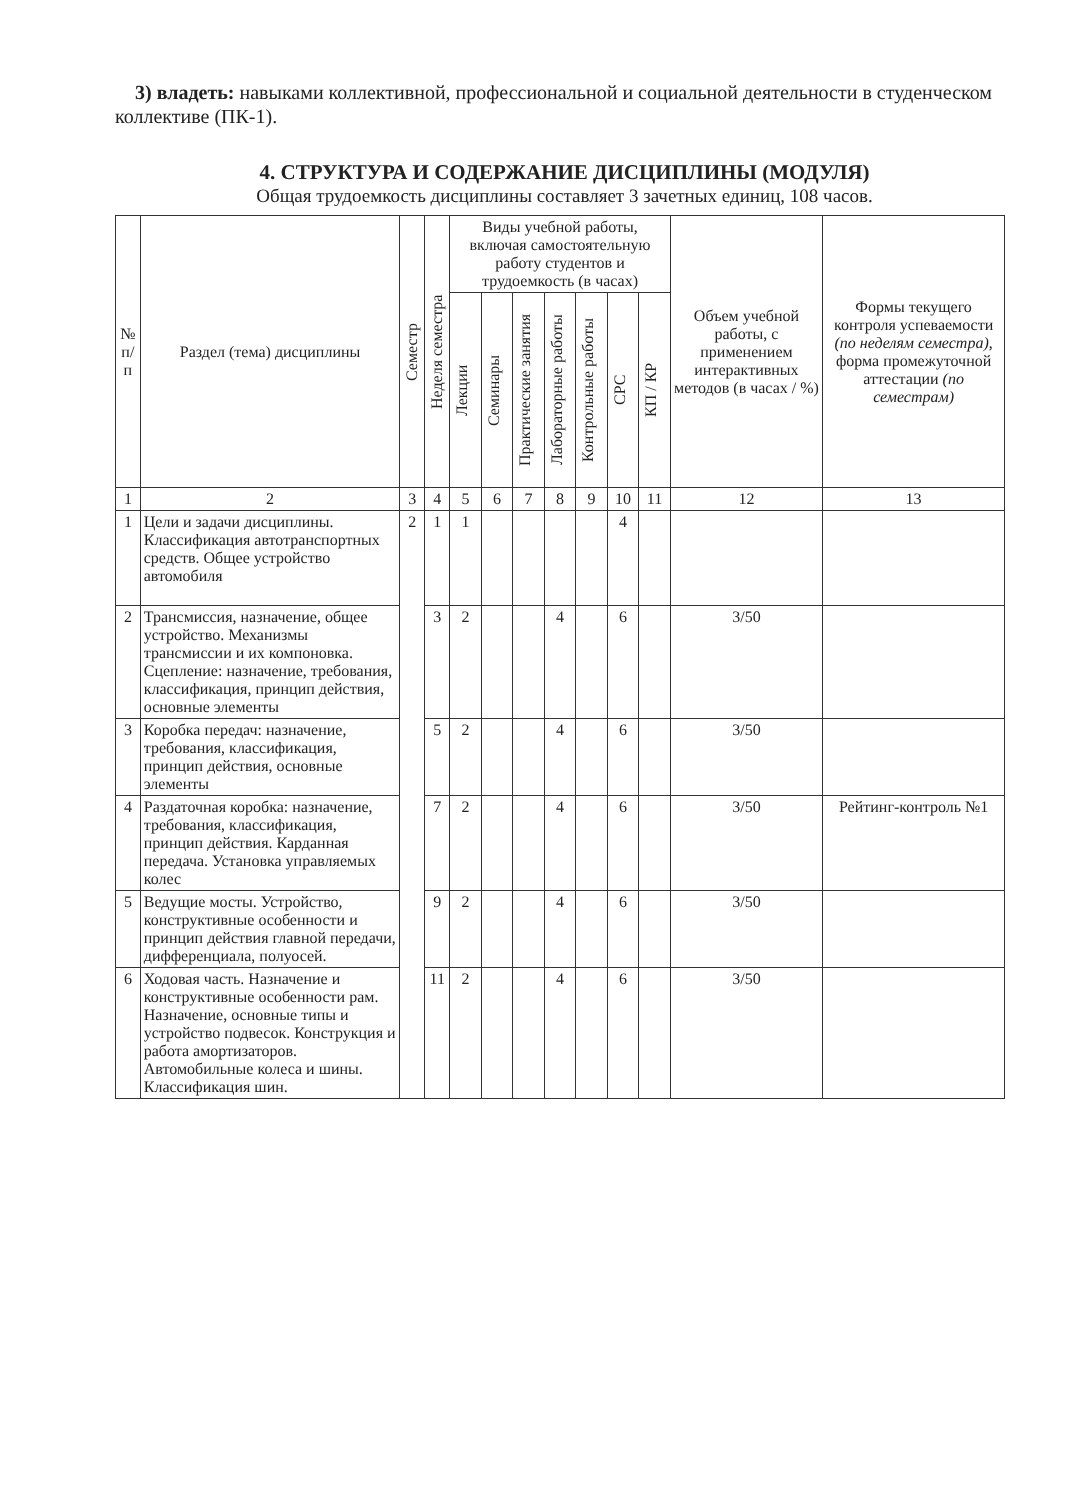3) владеть: навыками коллективной, профессиональной и социальной деятельности в студенческом коллективе (ПК-1).
4. СТРУКТУРА И СОДЕРЖАНИЕ ДИСЦИПЛИНЫ (МОДУЛЯ)
Общая трудоемкость дисциплины составляет 3 зачетных единиц, 108 часов.
| № п/п | Раздел (тема) дисциплины | Семестр | Неделя семестра | Виды учебной работы, включая самостоятельную работу студентов и трудоемкость (в часах) | | | | | | | Объем учебной работы, с применением интерактивных методов (в часах / %) | Формы текущего контроля успеваемости (по неделям семестра) , форма промежуточной аттестации (по семестрам) |
| --- | --- | --- | --- | --- | --- | --- | --- | --- | --- | --- | --- | --- |
| | | | | Лекции | Семинары | Практические занятия | Лабораторные работы | Контрольные работы | СРС | КП / КР | | |
| 1 | 2 | 3 | 4 | 5 | 6 | 7 | 8 | 9 | 10 | 11 | 12 | 13 |
| 1 | Цели и задачи дисциплины. Классификация автотранспортных средств. Общее устройство автомобиля | 2 | 1 | 1 | | | | | 4 | | | |
| 2 | Трансмиссия, назначение, общее устройство. Механизмы трансмиссии и их компоновка. Сцепление: назначение, требования, классификация, принцип действия, основные элементы | | 3 | 2 | | | 4 | | 6 | | 3/50 | |
| 3 | Коробка передач: назначение, требования, классификация, принцип действия, основные элементы | | 5 | 2 | | | 4 | | 6 | | 3/50 | |
| 4 | Раздаточная коробка: назначение, требования, классификация, принцип действия. Карданная передача. Установка управляемых колес | | 7 | 2 | | | 4 | | 6 | | 3/50 | Рейтинг-контроль №1 |
| 5 | Ведущие мосты. Устройство, конструктивные особенности и принцип действия главной передачи, дифференциала, полуосей. | | 9 | 2 | | | 4 | | 6 | | 3/50 | |
| 6 | Ходовая часть. Назначение и конструктивные особенности рам. Назначение, основные типы и устройство подвесок. Конструкция и работа амортизаторов. Автомобильные колеса и шины. Классификация шин. | | 11 | 2 | | | 4 | | 6 | | 3/50 | |